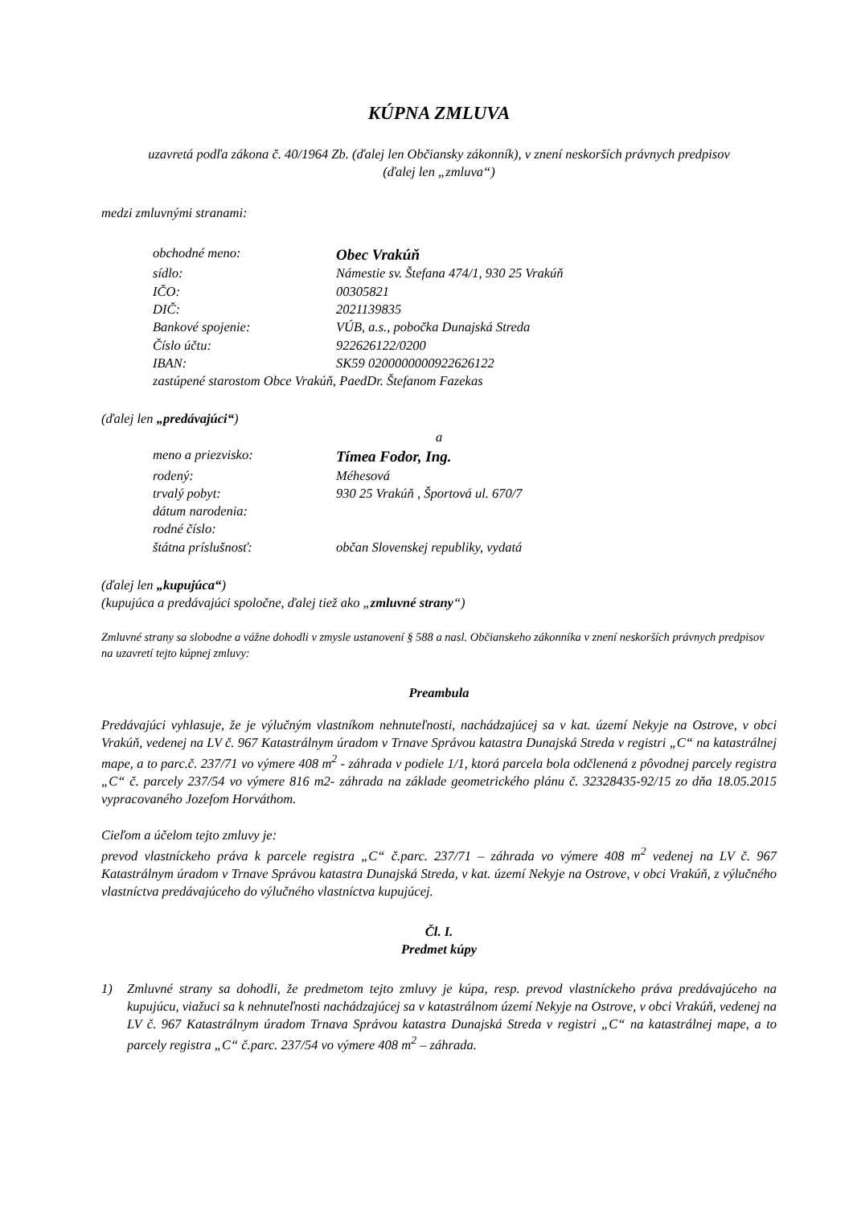KÚPNA ZMLUVA
uzavretá podľa zákona č. 40/1964 Zb. (ďalej len Občiansky zákonník), v znení neskorších právnych predpisov
(ďalej len „zmluva“)
medzi zmluvnými stranami:
obchodné meno: Obec Vrakúň
sídlo: Námestie sv. Štefana 474/1, 930 25 Vrakúň
IČO: 00305821
DIČ: 2021139835
Bankové spojenie: VÚB, a.s., pobočka Dunajská Streda
Číslo účtu: 922626122/0200
IBAN: SK59 0200000000922626122
zastúpené starostom Obce Vrakúň, PaedDr. Štefanom Fazekas
(ďalej len „predávajúci“)
a
meno a priezvisko: Tímea Fodor, Ing.
rodený: Méhesová
trvalý pobyt: 930 25 Vrakúň , Športová ul. 670/7
dátum narodenia:
rodné číslo:
štátna príslušnosť: občan Slovenskej republiky, vydatá
(ďalej len „kupujúca“)
(kupujúca a predávajúci spoločne, ďalej tiež ako „zmluvné strany“)
Zmluvné strany sa slobodne a vážne dohodli v zmysle ustanovení § 588 a nasl. Občianskeho zákonníka v znení neskorších právnych predpisov na uzavretí tejto kúpnej zmluvy:
Preambula
Predávajúci vyhlasuje, že je výlučným vlastníkom nehnuteľnosti, nachádzajúcej sa v kat. území Nekyje na Ostrove, v obci Vrakúň, vedenej na LV č. 967 Katastrálnym úradom v Trnave Správou katastra Dunajská Streda v registri „C“ na katastrálnej mape, a to parc.č. 237/71 vo výmere 408 m<sup>2</sup> - záhrada v podiele 1/1, ktorá parcela bola odčlenená z pôvodnej parcely registra „C“ č. parcely 237/54 vo výmere 816 m2- záhrada na základe geometrického plánu č. 32328435-92/15 zo dňa 18.05.2015 vypracovaného Jozefom Horváthom.
Cieľom a účelom tejto zmluvy je:
prevod vlastníckeho práva k parcele registra „C“ č.parc. 237/71 – záhrada vo výmere 408 m<sup>2</sup> vedenej na LV č. 967 Katastrálnym úradom v Trnave Správou katastra Dunajská Streda, v kat. území Nekyje na Ostrove, v obci Vrakúň, z výlučného vlastníctva predávajúceho do výlučného vlastníctva kupujúcej.
Čl. I.
Predmet kúpy
1) Zmluvné strany sa dohodli, že predmetom tejto zmluvy je kúpa, resp. prevod vlastníckeho práva predávajúceho na kupujúcu, viažuci sa k nehnuteľnosti nachádzajúcej sa v katastrálnom území Nekyje na Ostrove, v obci Vrakúň, vedenej na LV č. 967 Katastrálnym úradom Trnava Správou katastra Dunajská Streda v registri „C“ na katastrálnej mape, a to parcely registra „C“ č.parc. 237/54 vo výmere 408 m<sup>2</sup> – záhrada.